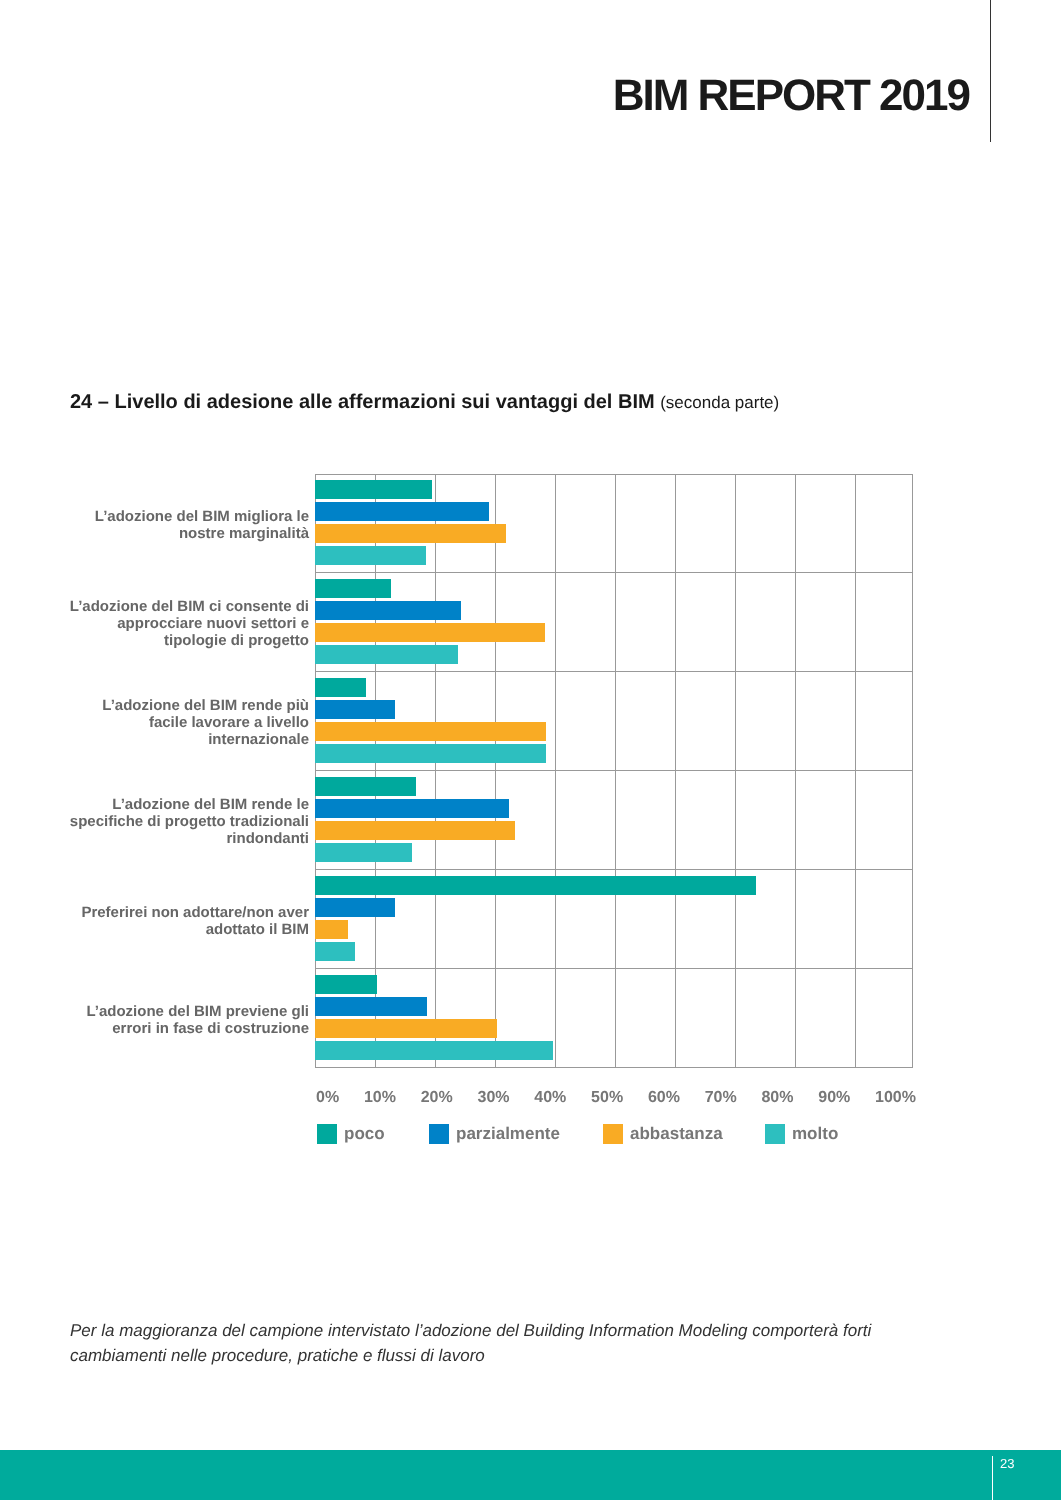BIM REPORT 2019
24 – Livello di adesione alle affermazioni sui vantaggi del BIM (seconda parte)
L’adozione del BIM migliora le nostre marginalità
L’adozione del BIM ci consente di approcciare nuovi settori e tipologie di progetto
L’adozione del BIM rende più facile lavorare a livello internazionale
L’adozione del BIM rende le specifiche di progetto tradizionali rindondanti
Preferirei non adottare/non aver adottato il BIM
L’adozione del BIM previene gli errori in fase di costruzione
0% 10% 20% 30% 40% 50% 60% 70% 80% 90% 100%
poco parzialmente abbastanza molto
Per la maggioranza del campione intervistato l’adozione del Building Information Modeling comporterà forti cambiamenti nelle procedure, pratiche e flussi di lavoro
23